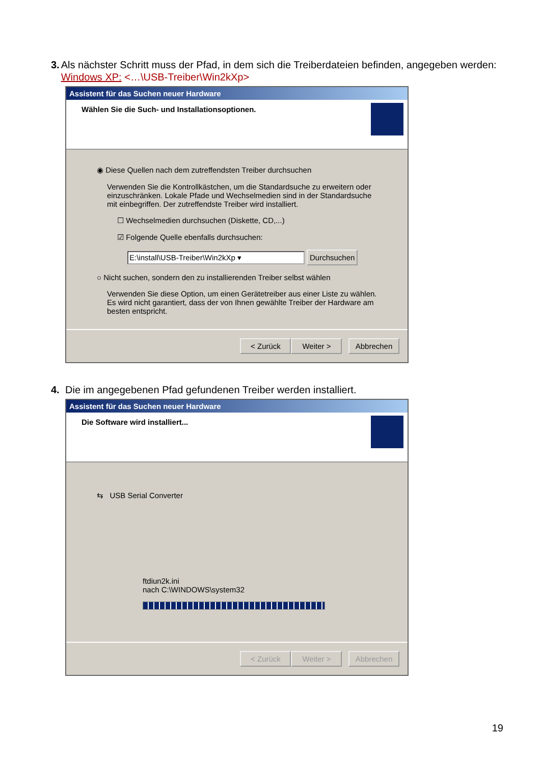3. Als nächster Schritt muss der Pfad, in dem sich die Treiberdateien befinden, angegeben werden: Windows XP: <…\USB-Treiber\Win2kXp>
Assistent für das Suchen neuer Hardware
Wählen Sie die Such- und Installationsoptionen.
◉ Diese Quellen nach dem zutreffendsten Treiber durchsuchen
Verwenden Sie die Kontrollkästchen, um die Standardsuche zu erweitern oder einzuschränken. Lokale Pfade und Wechselmedien sind in der Standardsuche mit einbegriffen. Der zutreffendste Treiber wird installiert.
☐ Wechselmedien durchsuchen (Diskette, CD,...)
☑ Folgende Quelle ebenfalls durchsuchen:
E:\install\USB-Treiber\Win2kXp ▾ Durchsuchen
○ Nicht suchen, sondern den zu installierenden Treiber selbst wählen
Verwenden Sie diese Option, um einen Gerätetreiber aus einer Liste zu wählen. Es wird nicht garantiert, dass der von Ihnen gewählte Treiber der Hardware am besten entspricht.
< Zurück Weiter > Abbrechen
4. Die im angegebenen Pfad gefundenen Treiber werden installiert.
Assistent für das Suchen neuer Hardware
Die Software wird installiert...
⇆ USB Serial Converter
ftdiun2k.ini
nach C:\WINDOWS\system32
< Zurück Weiter > Abbrechen
19